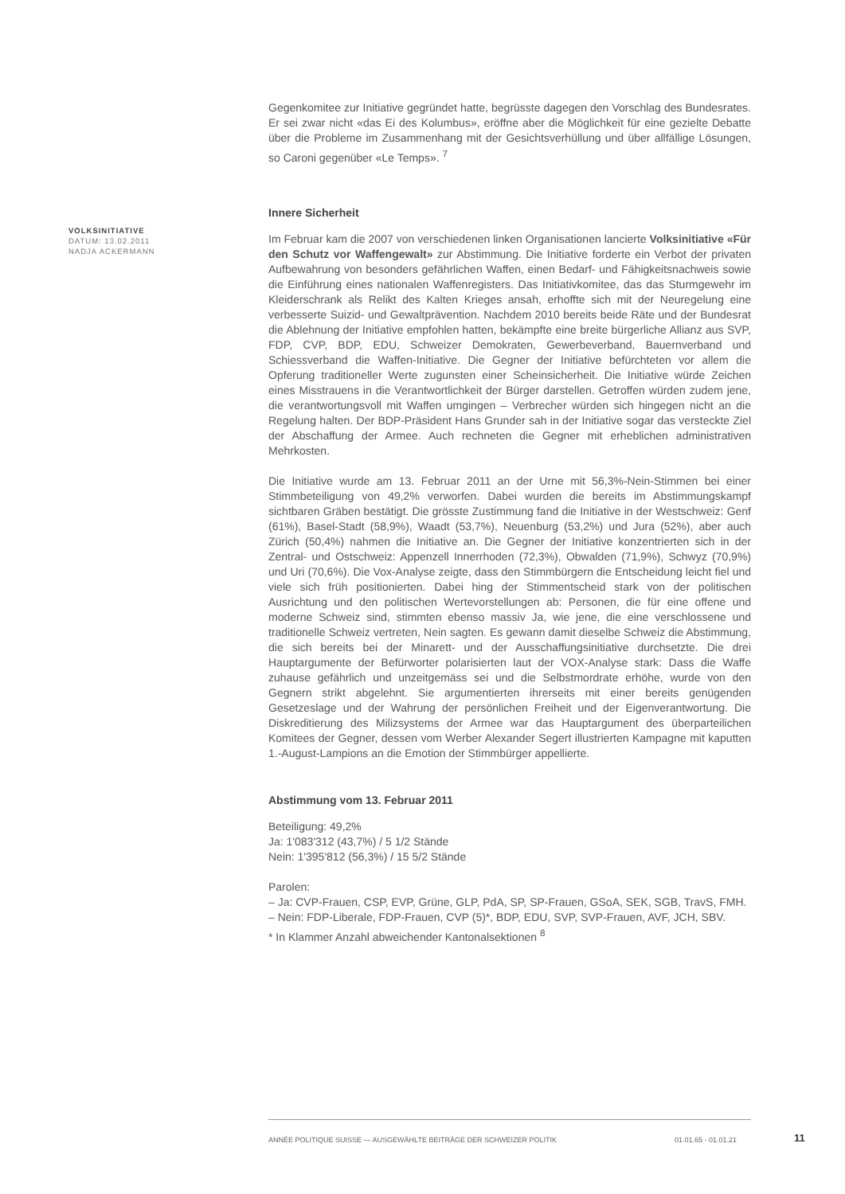VOLKSINITIATIVE
DATUM: 13.02.2011
NADJA ACKERMANN
Gegenkomitee zur Initiative gegründet hatte, begrüsste dagegen den Vorschlag des Bundesrates. Er sei zwar nicht «das Ei des Kolumbus», eröffne aber die Möglichkeit für eine gezielte Debatte über die Probleme im Zusammenhang mit der Gesichtsverhüllung und über allfällige Lösungen, so Caroni gegenüber «Le Temps». <sup>7</sup>
Innere Sicherheit
Im Februar kam die 2007 von verschiedenen linken Organisationen lancierte Volksinitiative «Für den Schutz vor Waffengewalt» zur Abstimmung. Die Initiative forderte ein Verbot der privaten Aufbewahrung von besonders gefährlichen Waffen, einen Bedarf- und Fähigkeitsnachweis sowie die Einführung eines nationalen Waffenregisters. Das Initiativkomitee, das das Sturmgewehr im Kleiderschrank als Relikt des Kalten Krieges ansah, erhoffte sich mit der Neuregelung eine verbesserte Suizid- und Gewaltprävention. Nachdem 2010 bereits beide Räte und der Bundesrat die Ablehnung der Initiative empfohlen hatten, bekämpfte eine breite bürgerliche Allianz aus SVP, FDP, CVP, BDP, EDU, Schweizer Demokraten, Gewerbeverband, Bauernverband und Schiessverband die Waffen-Initiative. Die Gegner der Initiative befürchteten vor allem die Opferung traditioneller Werte zugunsten einer Scheinsicherheit. Die Initiative würde Zeichen eines Misstrauens in die Verantwortlichkeit der Bürger darstellen. Getroffen würden zudem jene, die verantwortungsvoll mit Waffen umgingen – Verbrecher würden sich hingegen nicht an die Regelung halten. Der BDP-Präsident Hans Grunder sah in der Initiative sogar das versteckte Ziel der Abschaffung der Armee. Auch rechneten die Gegner mit erheblichen administrativen Mehrkosten.
Die Initiative wurde am 13. Februar 2011 an der Urne mit 56,3%-Nein-Stimmen bei einer Stimmbeteiligung von 49,2% verworfen. Dabei wurden die bereits im Abstimmungskampf sichtbaren Gräben bestätigt. Die grösste Zustimmung fand die Initiative in der Westschweiz: Genf (61%), Basel-Stadt (58,9%), Waadt (53,7%), Neuenburg (53,2%) und Jura (52%), aber auch Zürich (50,4%) nahmen die Initiative an. Die Gegner der Initiative konzentrierten sich in der Zentral- und Ostschweiz: Appenzell Innerrhoden (72,3%), Obwalden (71,9%), Schwyz (70,9%) und Uri (70,6%). Die Vox-Analyse zeigte, dass den Stimmbürgern die Entscheidung leicht fiel und viele sich früh positionierten. Dabei hing der Stimmentscheid stark von der politischen Ausrichtung und den politischen Wertevorstellungen ab: Personen, die für eine offene und moderne Schweiz sind, stimmten ebenso massiv Ja, wie jene, die eine verschlossene und traditionelle Schweiz vertreten, Nein sagten. Es gewann damit dieselbe Schweiz die Abstimmung, die sich bereits bei der Minarett- und der Ausschaffungsinitiative durchsetzte. Die drei Hauptargumente der Befürworter polarisierten laut der VOX-Analyse stark: Dass die Waffe zuhause gefährlich und unzeitgemäss sei und die Selbstmordrate erhöhe, wurde von den Gegnern strikt abgelehnt. Sie argumentierten ihrerseits mit einer bereits genügenden Gesetzeslage und der Wahrung der persönlichen Freiheit und der Eigenverantwortung. Die Diskreditierung des Milizsystems der Armee war das Hauptargument des überparteilichen Komitees der Gegner, dessen vom Werber Alexander Segert illustrierten Kampagne mit kaputten 1.-August-Lampions an die Emotion der Stimmbürger appellierte.
Abstimmung vom 13. Februar 2011
Beteiligung: 49,2%
Ja: 1'083'312 (43,7%) / 5 1/2 Stände
Nein: 1'395'812 (56,3%) / 15 5/2 Stände
Parolen:
– Ja: CVP-Frauen, CSP, EVP, Grüne, GLP, PdA, SP, SP-Frauen, GSoA, SEK, SGB, TravS, FMH.
– Nein: FDP-Liberale, FDP-Frauen, CVP (5)*, BDP, EDU, SVP, SVP-Frauen, AVF, JCH, SBV.
* In Klammer Anzahl abweichender Kantonalsektionen <sup>8</sup>
ANNÉE POLITIQUE SUISSE — AUSGEWÄHLTE BEITRÄGE DER SCHWEIZER POLITIK 01.01.65 - 01.01.21
11